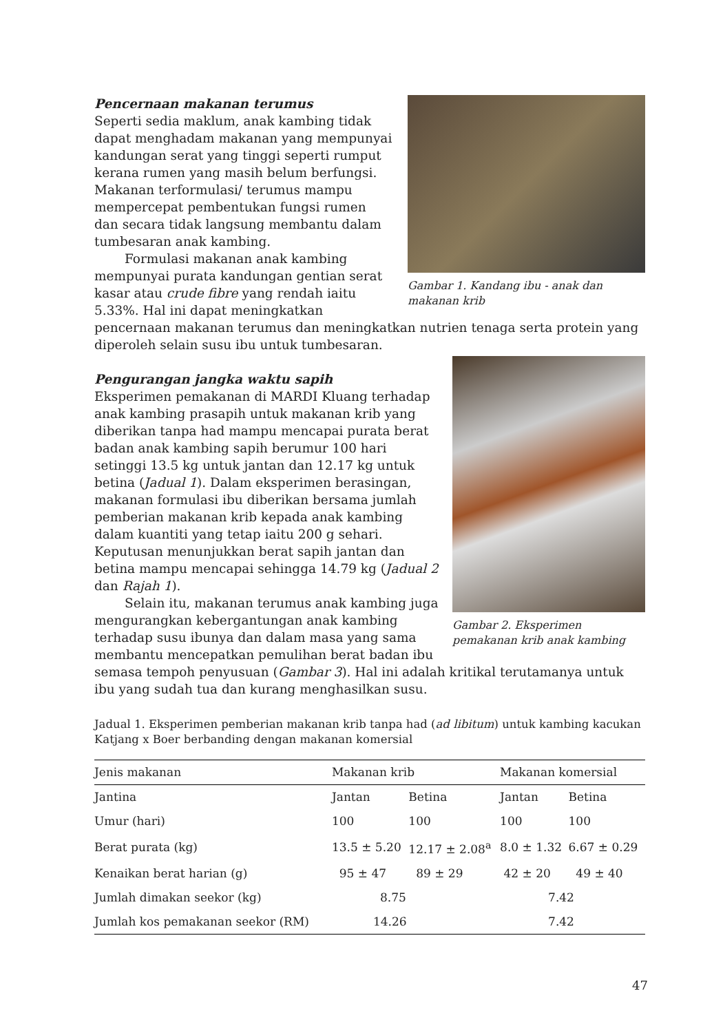Gambar 1. Kandang ibu - anak dan makanan krib
Pencernaan makanan terumus
Seperti sedia maklum, anak kambing tidak dapat menghadam makanan yang mempunyai kandungan serat yang tinggi seperti rumput kerana rumen yang masih belum berfungsi. Makanan terformulasi/ terumus mampu mempercepat pembentukan fungsi rumen dan secara tidak langsung membantu dalam tumbesaran anak kambing.
Formulasi makanan anak kambing mempunyai purata kandungan gentian serat kasar atau crude fibre yang rendah iaitu 5.33%. Hal ini dapat meningkatkan pencernaan makanan terumus dan meningkatkan nutrien tenaga serta protein yang diperoleh selain susu ibu untuk tumbesaran.
Gambar 2. Eksperimen pemakanan krib anak kambing
Pengurangan jangka waktu sapih
Eksperimen pemakanan di MARDI Kluang terhadap anak kambing prasapih untuk makanan krib yang diberikan tanpa had mampu mencapai purata berat badan anak kambing sapih berumur 100 hari setinggi 13.5 kg untuk jantan dan 12.17 kg untuk betina (Jadual 1). Dalam eksperimen berasingan, makanan formulasi ibu diberikan bersama jumlah pemberian makanan krib kepada anak kambing dalam kuantiti yang tetap iaitu 200 g sehari. Keputusan menunjukkan berat sapih jantan dan betina mampu mencapai sehingga 14.79 kg (Jadual 2 dan Rajah 1).
Selain itu, makanan terumus anak kambing juga mengurangkan kebergantungan anak kambing terhadap susu ibunya dan dalam masa yang sama membantu mencepatkan pemulihan berat badan ibu semasa tempoh penyusuan (Gambar 3). Hal ini adalah kritikal terutamanya untuk ibu yang sudah tua dan kurang menghasilkan susu.
Jadual 1. Eksperimen pemberian makanan krib tanpa had (ad libitum) untuk kambing kacukan Katjang x Boer berbanding dengan makanan komersial
| Jenis makanan | Makanan krib | | Makanan komersial | |
| --- | --- | --- | --- | --- |
| Jantina | Jantan | Betina | Jantan | Betina |
| Umur (hari) | 100 | 100 | 100 | 100 |
| Berat purata (kg) | 13.5 ± 5.20 | 12.17 ± 2.08<sup>a</sup> | 8.0 ± 1.32 | 6.67 ± 0.29 |
| Kenaikan berat harian (g) | 95 ± 47 | 89 ± 29 | 42 ± 20 | 49 ± 40 |
| Jumlah dimakan seekor (kg) | 8.75 | | 7.42 | |
| Jumlah kos pemakanan seekor (RM) | 14.26 | | 7.42 | |
47